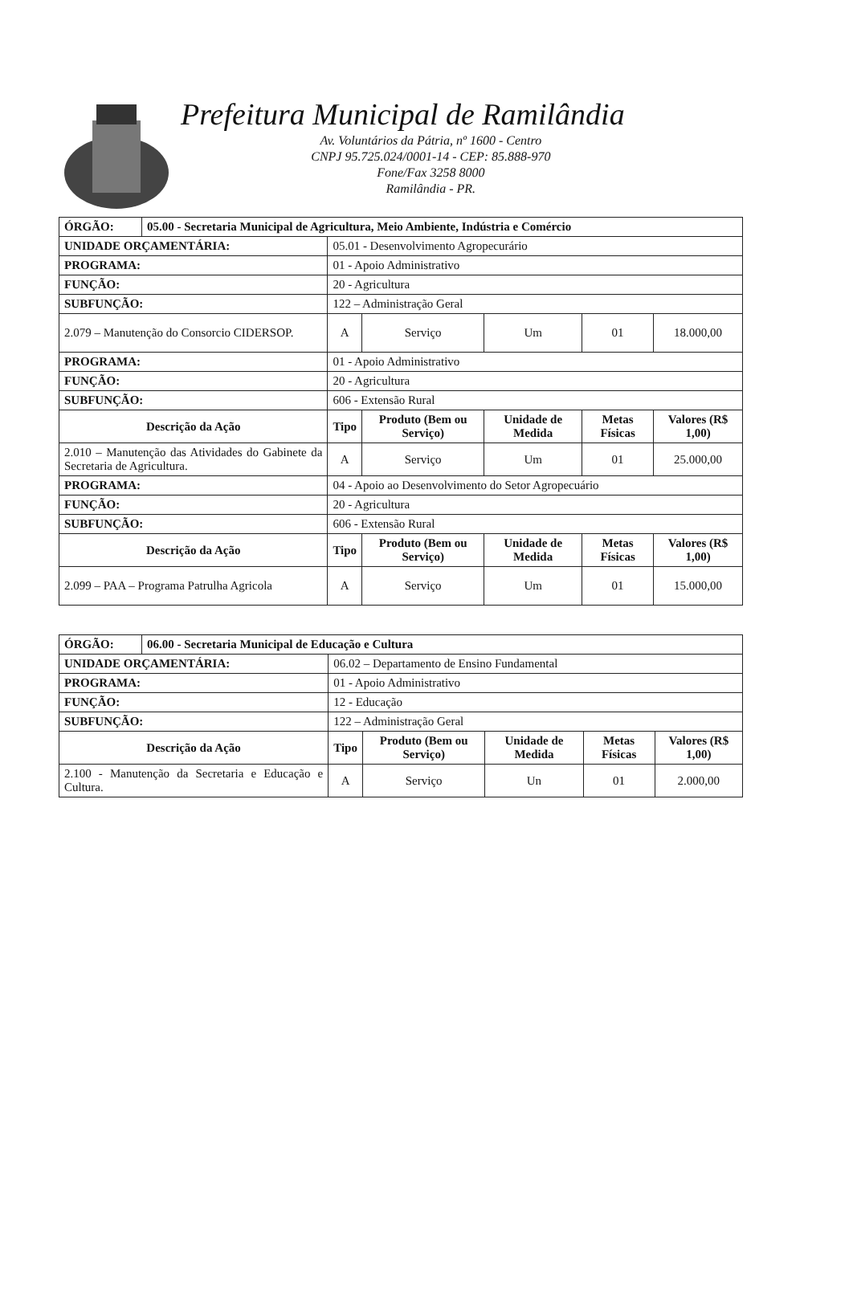Prefeitura Municipal de Ramilândia
Av. Voluntários da Pátria, nº 1600 - Centro
CNPJ 95.725.024/0001-14 - CEP: 85.888-970
Fone/Fax 3258 8000
Ramilândia - PR.
| ÓRGÃO: | 05.00 - Secretaria Municipal de Agricultura, Meio Ambiente, Indústria e Comércio | | | | | |
| UNIDADE ORÇAMENTÁRIA: | | 05.01 - Desenvolvimento Agropecurário | | | | |
| PROGRAMA: | | 01 - Apoio Administrativo | | | | |
| FUNÇÃO: | | 20 - Agricultura | | | | |
| SUBFUNÇÃO: | | 122 – Administração Geral | | | | |
| 2.079 – Manutenção do Consorcio CIDERSOP. | | A | Serviço | Um | 01 | 18.000,00 |
| PROGRAMA: | | 01 - Apoio Administrativo | | | | |
| FUNÇÃO: | | 20 - Agricultura | | | | |
| SUBFUNÇÃO: | | 606 - Extensão Rural | | | | |
| Descrição da Ação | | Tipo | Produto (Bem ou Serviço) | Unidade de Medida | Metas Físicas | Valores (R$ 1,00) |
| 2.010 – Manutenção das Atividades do Gabinete da Secretaria de Agricultura. | | A | Serviço | Um | 01 | 25.000,00 |
| PROGRAMA: | | 04 - Apoio ao Desenvolvimento do Setor Agropecuário | | | | |
| FUNÇÃO: | | 20 - Agricultura | | | | |
| SUBFUNÇÃO: | | 606 - Extensão Rural | | | | |
| Descrição da Ação | | Tipo | Produto (Bem ou Serviço) | Unidade de Medida | Metas Físicas | Valores (R$ 1,00) |
| 2.099 – PAA – Programa Patrulha Agricola | | A | Serviço | Um | 01 | 15.000,00 |
| ÓRGÃO: | 06.00 - Secretaria Municipal de Educação e Cultura | | | | | |
| UNIDADE ORÇAMENTÁRIA: | | 06.02 – Departamento de Ensino Fundamental | | | | |
| PROGRAMA: | | 01 - Apoio Administrativo | | | | |
| FUNÇÃO: | | 12 - Educação | | | | |
| SUBFUNÇÃO: | | 122 – Administração Geral | | | | |
| Descrição da Ação | | Tipo | Produto (Bem ou Serviço) | Unidade de Medida | Metas Físicas | Valores (R$ 1,00) |
| 2.100 - Manutenção da Secretaria e Educação e Cultura. | | A | Serviço | Un | 01 | 2.000,00 |